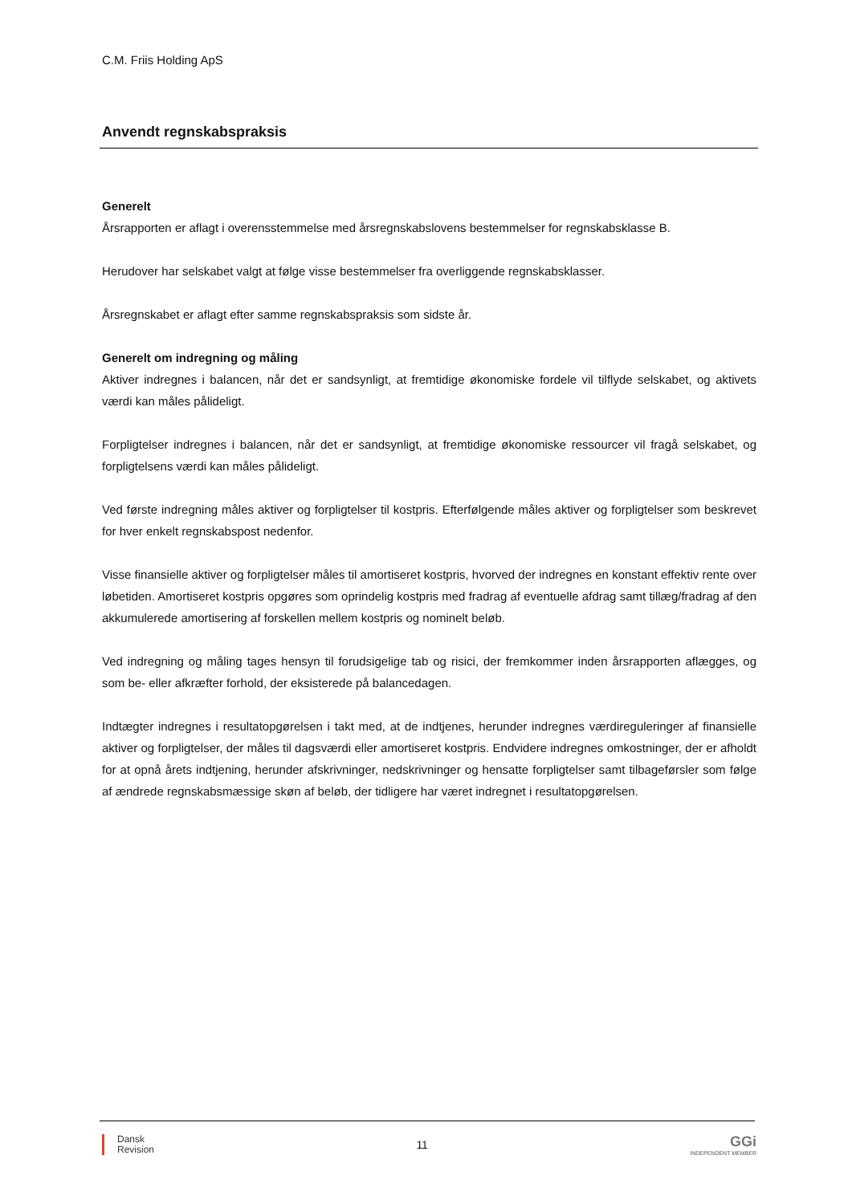C.M. Friis Holding ApS
Anvendt regnskabspraksis
Generelt
Årsrapporten er aflagt i overensstemmelse med årsregnskabslovens bestemmelser for regnskabsklasse B.
Herudover har selskabet valgt at følge visse bestemmelser fra overliggende regnskabsklasser.
Årsregnskabet er aflagt efter samme regnskabspraksis som sidste år.
Generelt om indregning og måling
Aktiver indregnes i balancen, når det er sandsynligt, at fremtidige økonomiske fordele vil tilflyde selskabet, og aktivets værdi kan måles pålideligt.
Forpligtelser indregnes i balancen, når det er sandsynligt, at fremtidige økonomiske ressourcer vil fragå selskabet, og forpligtelsens værdi kan måles pålideligt.
Ved første indregning måles aktiver og forpligtelser til kostpris. Efterfølgende måles aktiver og forpligtelser som beskrevet for hver enkelt regnskabspost nedenfor.
Visse finansielle aktiver og forpligtelser måles til amortiseret kostpris, hvorved der indregnes en konstant effektiv rente over løbetiden. Amortiseret kostpris opgøres som oprindelig kostpris med fradrag af eventuelle afdrag samt tillæg/fradrag af den akkumulerede amortisering af forskellen mellem kostpris og nominelt beløb.
Ved indregning og måling tages hensyn til forudsigelige tab og risici, der fremkommer inden årsrapporten aflægges, og som be- eller afkræfter forhold, der eksisterede på balancedagen.
Indtægter indregnes i resultatopgørelsen i takt med, at de indtjenes, herunder indregnes værdireguleringer af finansielle aktiver og forpligtelser, der måles til dagsværdi eller amortiseret kostpris. Endvidere indregnes omkostninger, der er afholdt for at opnå årets indtjening, herunder afskrivninger, nedskrivninger og hensatte forpligtelser samt tilbageførsler som følge af ændrede regnskabsmæssige skøn af beløb, der tidligere har været indregnet i resultatopgørelsen.
Dansk
Revision
11
GGi
INDEPENDENT MEMBER